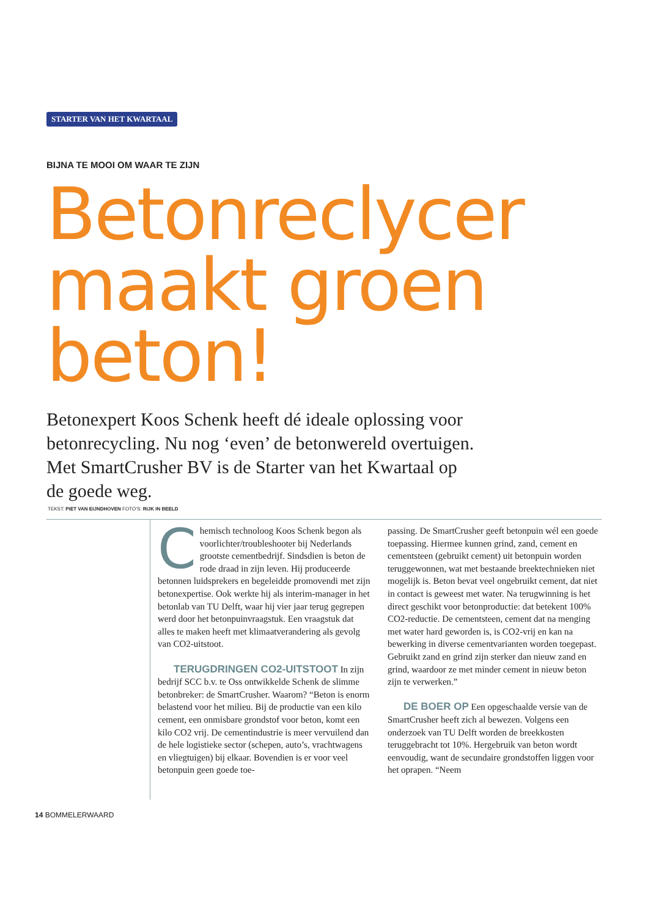STARTER VAN HET KWARTAAL
BIJNA TE MOOI OM WAAR TE ZIJN
Betonreclycer maakt groen beton!
Betonexpert Koos Schenk heeft dé ideale oplossing voor betonrecycling. Nu nog ‘even’ de betonwereld overtuigen. Met SmartCrusher BV is de Starter van het Kwartaal op de goede weg.
TEKST: PIET VAN EIJNDHOVEN FOTO’S: RIJK IN BEELD
Chemisch technoloog Koos Schenk begon als voorlichter/troubleshooter bij Nederlands grootste cementbedrijf. Sindsdien is beton de rode draad in zijn leven. Hij produceerde betonnen luidspre­kers en begeleidde promovendi met zijn beton­expertise. Ook werkte hij als interim-manager in het betonlab van TU Delft, waar hij vier jaar terug gegrepen werd door het betonpuinvraag­stuk. Een vraagstuk dat alles te maken heeft met klimaatverandering als gevolg van CO2-uitstoot.
TERUGDRINGEN CO2-UITSTOOT In zijn bedrijf SCC b.v. te Oss ontwikkelde Schenk de slimme betonbreker: de SmartCrusher. Waarom? “Beton is enorm belastend voor het milieu. Bij de productie van een kilo cement, een onmisbare grondstof voor beton, komt een kilo CO2 vrij. De cementindustrie is meer vervuilend dan de hele logistieke sector (schepen, auto’s, vrachtwagens en vliegtuigen) bij elkaar. Boven­dien is er voor veel betonpuin geen goede toe-
passing. De SmartCrusher geeft betonpuin wél een goede toepassing. Hiermee kunnen grind, zand, cement en cementsteen (gebruikt cement) uit betonpuin worden teruggewonnen, wat met bestaande breektechnieken niet mogelijk is. Beton bevat veel ongebruikt cement, dat niet in contact is geweest met water. Na terugwinning is het direct geschikt voor betonproductie: dat betekent 100% CO2-reductie. De cementsteen, cement dat na menging met water hard gewor­den is, is CO2-vrij en kan na bewerking in diverse cementvarianten worden toegepast. Gebruikt zand en grind zijn sterker dan nieuw zand en grind, waardoor ze met minder cement in nieuw beton zijn te verwerken.”
DE BOER OP Een opgeschaalde versie van de SmartCrusher heeft zich al bewezen. Volgens een onderzoek van TU Delft worden de breek­kosten teruggebracht tot 10%. Hergebruik van beton wordt eenvoudig, want de secundaire grondstoffen liggen voor het oprapen. “Neem
14 BOMMELERWAARD